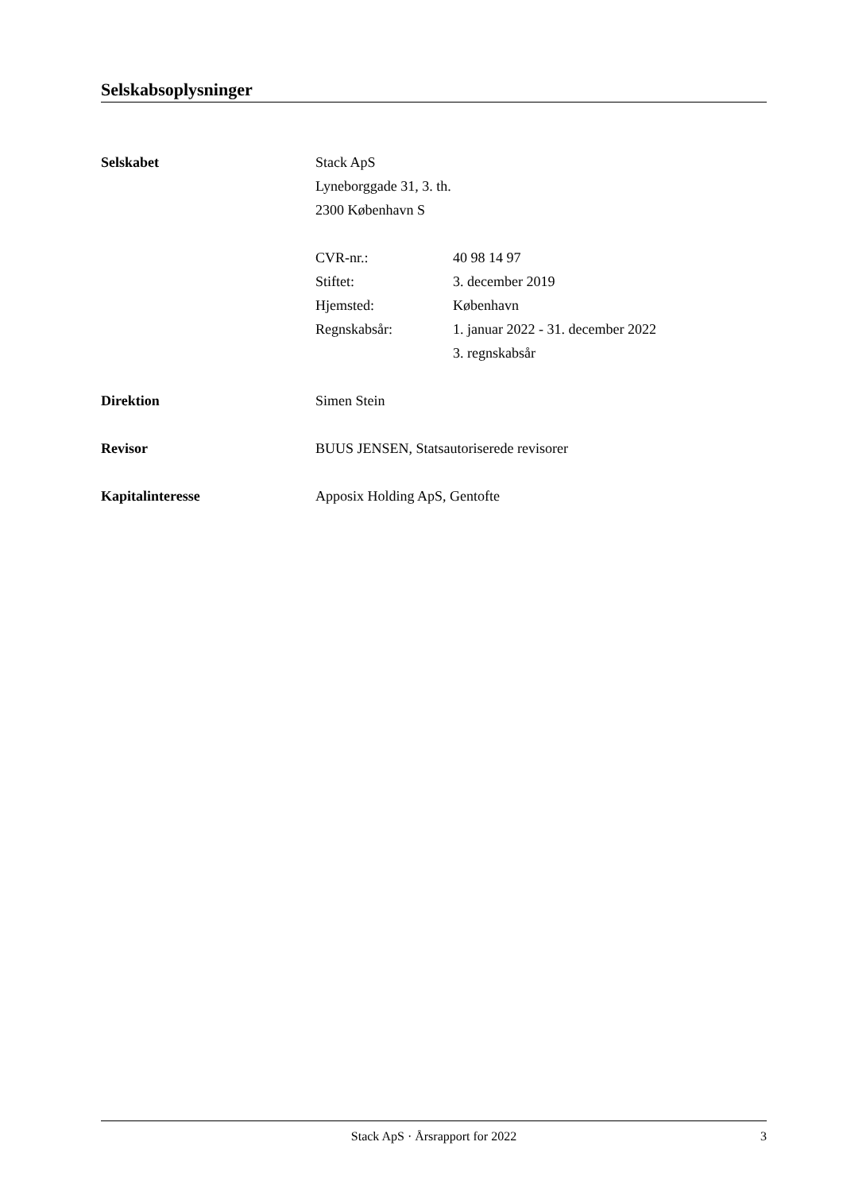Selskabsoplysninger
Selskabet Stack ApS
Lyneborggade 31, 3. th.
2300 København S
CVR-nr.: 40 98 14 97
Stiftet: 3. december 2019
Hjemsted: København
Regnskabsår: 1. januar 2022 - 31. december 2022
3. regnskabsår
Direktion Simen Stein
Revisor BUUS JENSEN, Statsautoriserede revisorer
Kapitalinteresse Apposix Holding ApS, Gentofte
Stack ApS · Årsrapport for 2022
3